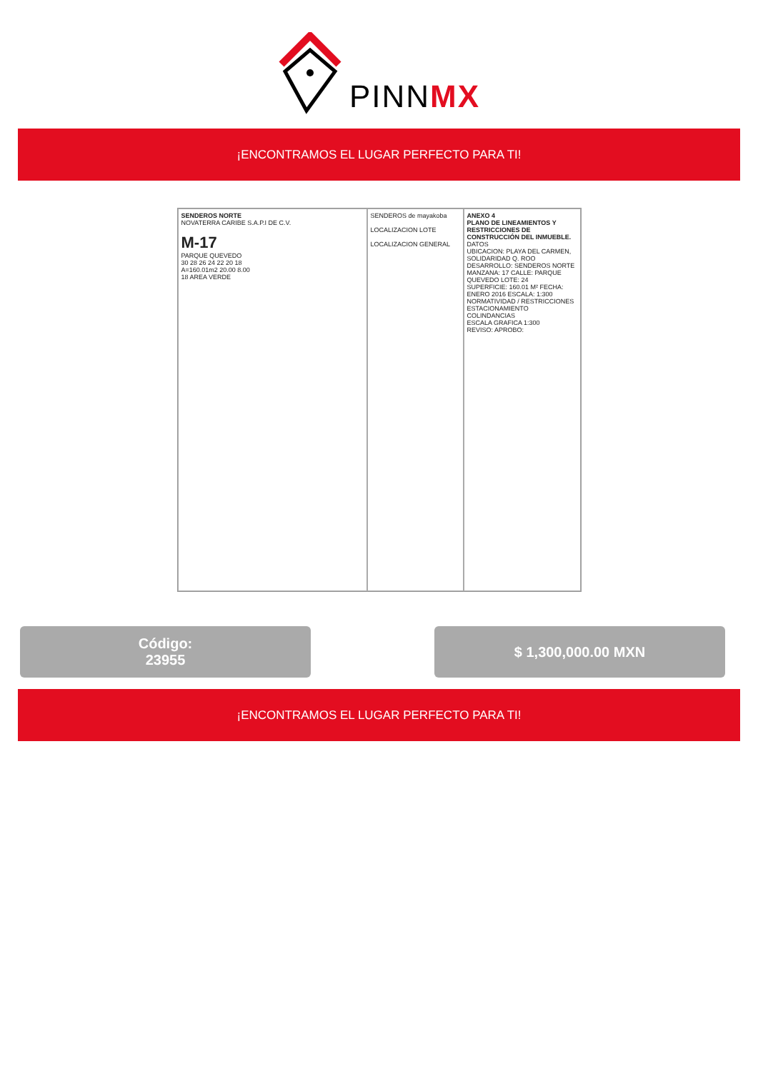PINNMX
¡ENCONTRAMOS EL LUGAR PERFECTO PARA TI!
SENDEROS NORTE
NOVATERRA CARIBE S.A.P.I DE C.V.
M-17
PARQUE QUEVEDO
30 28 26 24 22 20 18
A=160.01m2 20.00 8.00
18 AREA VERDE
SENDEROS de mayakoba
LOCALIZACION LOTE
LOCALIZACION GENERAL
ANEXO 4
PLANO DE LINEAMIENTOS Y RESTRICCIONES DE CONSTRUCCIÓN DEL INMUEBLE.
DATOS
UBICACION: PLAYA DEL CARMEN, SOLIDARIDAD Q. ROO
DESARROLLO: SENDEROS NORTE
MANZANA: 17 CALLE: PARQUE QUEVEDO LOTE: 24
SUPERFICIE: 160.01 M² FECHA: ENERO 2016 ESCALA: 1:300
NORMATIVIDAD / RESTRICCIONES
ESTACIONAMIENTO
COLINDANCIAS
ESCALA GRAFICA 1:300
REVISO: APROBO:
Código:
23955
$ 1,300,000.00 MXN
¡ENCONTRAMOS EL LUGAR PERFECTO PARA TI!